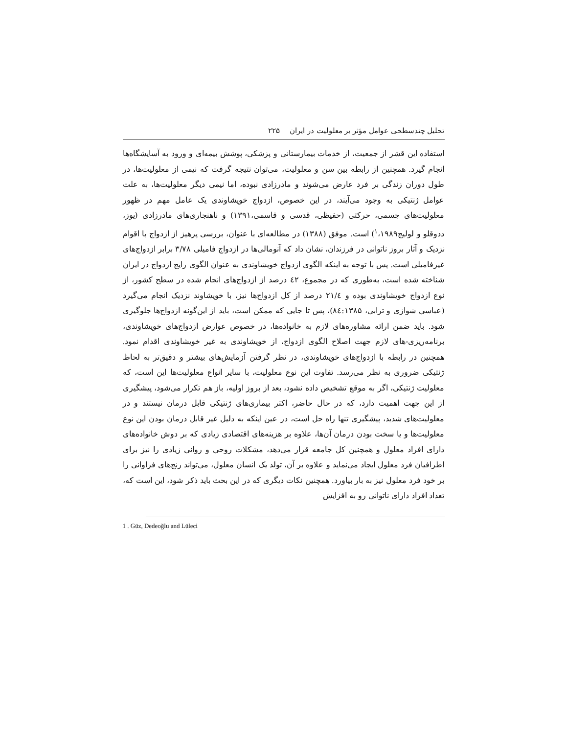تحلیل چندسطحی عوامل مؤثر بر معلولیت در ایران ۲۲۵
استفاده این قشر از جمعیت، از خدمات بیمارستانی و پزشکی، پوشش بیمه‌ای و ورود به آسایشگاه‌ها انجام گیرد. همچنین از رابطه بین سن و معلولیت، می‌توان نتیجه گرفت که نیمی از معلولیت‌ها، در طول دوران زندگی بر فرد عارض می‌شوند و مادرزادی نبوده، اما نیمی دیگر معلولیت‌ها، به علت عوامل ژنتیکی به وجود می‌آیند، در این خصوص، ازدواج خویشاوندی یک عامل مهم در ظهور معلولیت‌های جسمی، حرکتی (حفیظی، قدسی و قاسمی،۱۳۹۱) و ناهنجاری‌های مادرزادی (یوز، ددوقلو و لولیج<sup>۱</sup>،۱۹۸۹) است. موفق (۱۳۸۸) در مطالعه‌ای با عنوان، بررسی پرهیز از ازدواج با اقوام نزدیک و آثار بروز ناتوانی در فرزندان، نشان داد که آنومالی‌ها در ازدواج فامیلی ۳/۷۸ برابر ازدواج‌های غیرفامیلی است. پس با توجه به اینکه الگوی ازدواج خویشاوندی به عنوان الگوی رایج ازدواج در ایران شناخته شده است، به‌طوری که در مجموع، ٤۲ درصد از ازدواج‌های انجام شده در سطح کشور، از نوع ازدواج خویشاوندی بوده و ۲۱/٤ درصد از کل ازدواج‌ها نیز، با خویشاوند نزدیک انجام می‌گیرد (عباسی شوازی و ترابی، ۸٤:۱۳۸۵)، پس تا جایی که ممکن است، باید از این‌گونه ازدواج‌ها جلوگیری شود. باید ضمن ارائه مشاوره‌های لازم به خانواده‌ها، در خصوص عوارض ازدواج‌های خویشاوندی، برنامه‌ریزی-های لازم جهت اصلاح الگوی ازدواج، از خویشاوندی به غیر خویشاوندی اقدام نمود. همچنین در رابطه با ازدواج‌های خویشاوندی، در نظر گرفتن آزمایش‌های بیشتر و دقیق‌تر به لحاظ ژنتیکی ضروری به نظر می‌رسد. تفاوت این نوع معلولیت، با سایر انواع معلولیت‌ها این است، که معلولیت ژنتیکی، اگر به موقع تشخیص داده نشود، بعد از بروز اولیه، باز هم تکرار می‌شود، پیشگیری از این جهت اهمیت دارد، که در حال حاضر، اکثر بیماری‌های ژنتیکی قابل درمان نیستند و در معلولیت‌های شدید، پیشگیری تنها راه حل است، در عین اینکه به دلیل غیر قابل درمان بودن این نوع معلولیت‌ها و یا سخت بودن درمان آن‌ها، علاوه بر هزینه‌های اقتصادی زیادی که بر دوش خانواده‌های دارای افراد معلول و همچنین کل جامعه قرار می‌دهد، مشکلات روحی و روانی زیادی را نیز برای اطرافیان فرد معلول ایجاد می‌نماید و علاوه بر آن، تولد یک انسان معلول، می‌تواند رنج‌های فراوانی را بر خود فرد معلول نیز به بار بیاورد. همچنین نکات دیگری که در این بحث باید ذکر شود، این است که، تعداد افراد دارای ناتوانی رو به افزایش
1 . Güz, Dedeoğlu and Lüleci